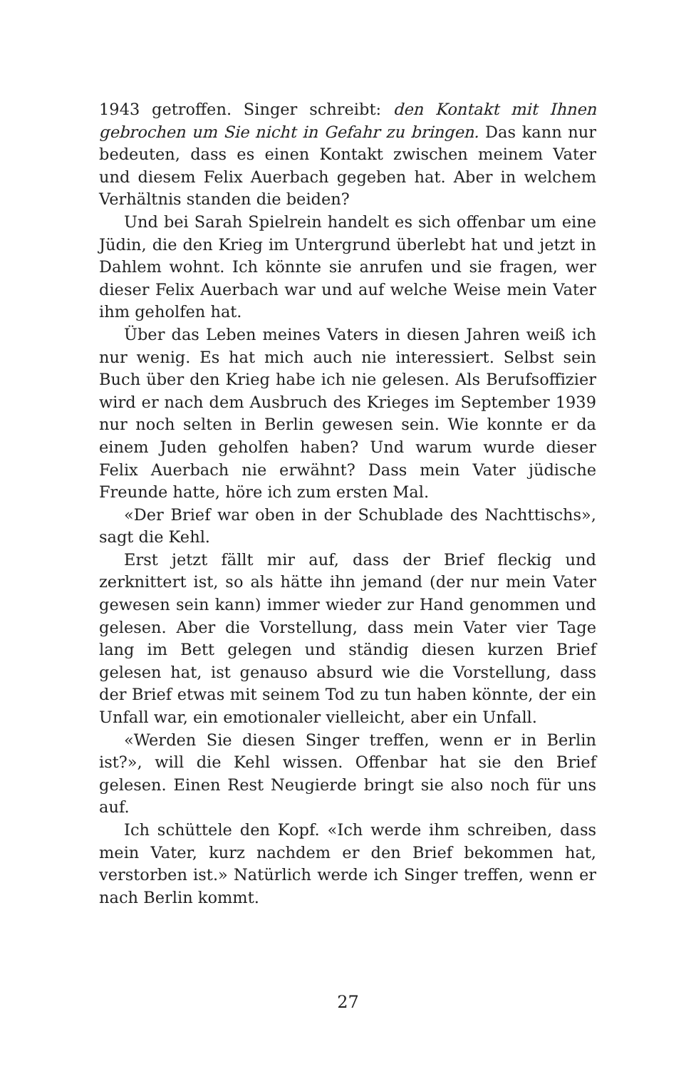1943 getroffen. Singer schreibt: den Kontakt mit Ihnen gebrochen um Sie nicht in Gefahr zu bringen. Das kann nur bedeuten, dass es einen Kontakt zwischen meinem Vater und diesem Felix Auerbach gegeben hat. Aber in welchem Verhältnis standen die beiden?
Und bei Sarah Spielrein handelt es sich offenbar um eine Jüdin, die den Krieg im Untergrund überlebt hat und jetzt in Dahlem wohnt. Ich könnte sie anrufen und sie fragen, wer dieser Felix Auerbach war und auf welche Weise mein Vater ihm geholfen hat.
Über das Leben meines Vaters in diesen Jahren weiß ich nur wenig. Es hat mich auch nie interessiert. Selbst sein Buch über den Krieg habe ich nie gelesen. Als Berufsoffizier wird er nach dem Ausbruch des Krieges im September 1939 nur noch selten in Berlin gewesen sein. Wie konnte er da einem Juden geholfen haben? Und warum wurde dieser Felix Auerbach nie erwähnt? Dass mein Vater jüdische Freunde hatte, höre ich zum ersten Mal.
«Der Brief war oben in der Schublade des Nachttischs», sagt die Kehl.
Erst jetzt fällt mir auf, dass der Brief fleckig und zerknittert ist, so als hätte ihn jemand (der nur mein Vater gewesen sein kann) immer wieder zur Hand genommen und gelesen. Aber die Vorstellung, dass mein Vater vier Tage lang im Bett gelegen und ständig diesen kurzen Brief gelesen hat, ist genauso absurd wie die Vorstellung, dass der Brief etwas mit seinem Tod zu tun haben könnte, der ein Unfall war, ein emotionaler vielleicht, aber ein Unfall.
«Werden Sie diesen Singer treffen, wenn er in Berlin ist?», will die Kehl wissen. Offenbar hat sie den Brief gelesen. Einen Rest Neugierde bringt sie also noch für uns auf.
Ich schüttele den Kopf. «Ich werde ihm schreiben, dass mein Vater, kurz nachdem er den Brief bekommen hat, verstorben ist.» Natürlich werde ich Singer treffen, wenn er nach Berlin kommt.
27